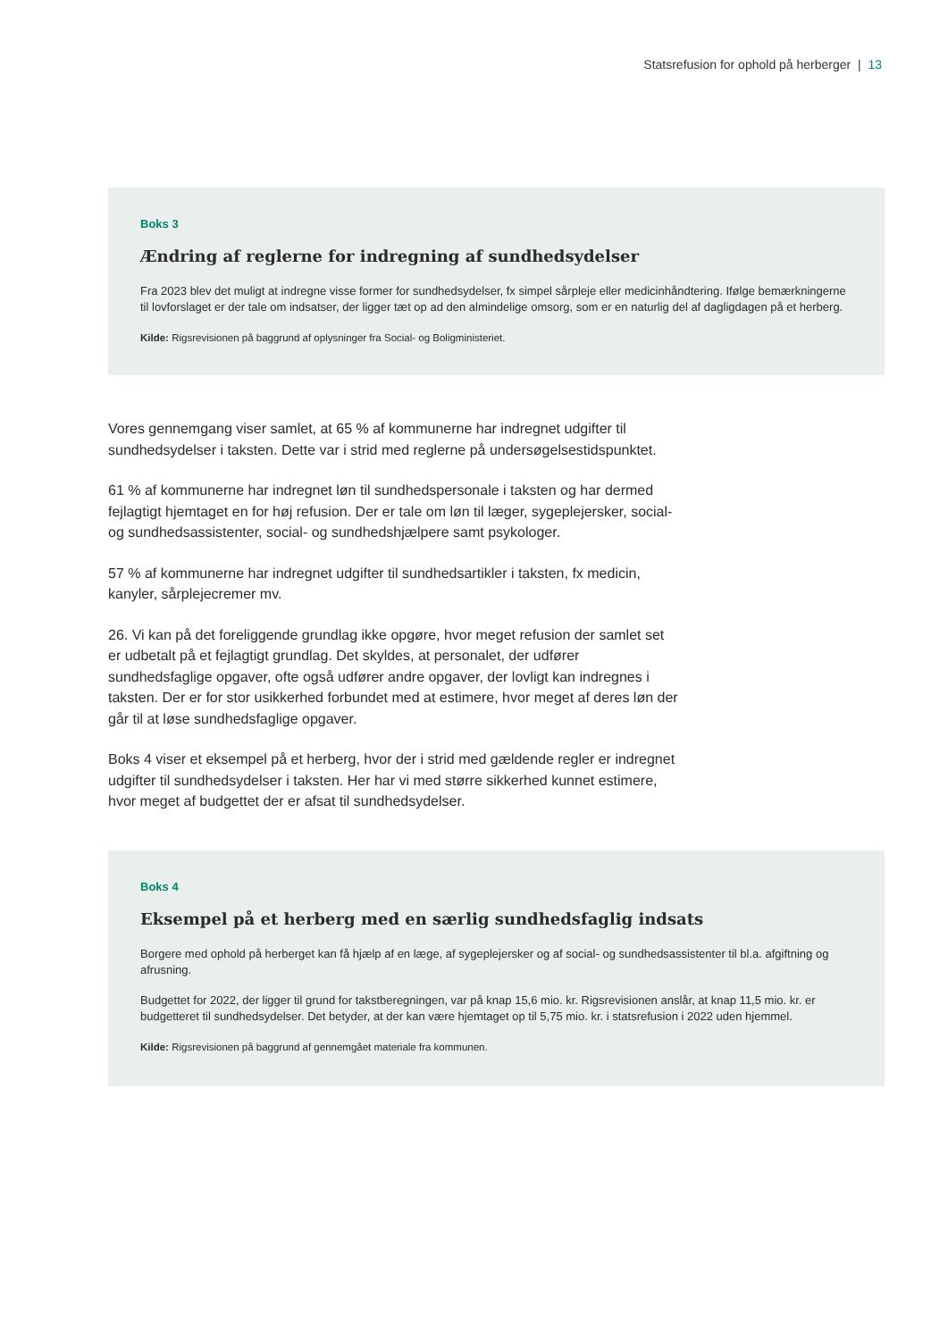Statsrefusion for ophold på herberger | 13
Boks 3
Ændring af reglerne for indregning af sundhedsydelser
Fra 2023 blev det muligt at indregne visse former for sundhedsydelser, fx simpel sårpleje eller medicinhåndtering. Ifølge bemærkningerne til lovforslaget er der tale om indsatser, der ligger tæt op ad den almindelige omsorg, som er en naturlig del af dagligdagen på et herberg.
Kilde: Rigsrevisionen på baggrund af oplysninger fra Social- og Boligministeriet.
Vores gennemgang viser samlet, at 65 % af kommunerne har indregnet udgifter til sundhedsydelser i taksten. Dette var i strid med reglerne på undersøgelsestidspunktet.
61 % af kommunerne har indregnet løn til sundhedspersonale i taksten og har dermed fejlagtigt hjemtaget en for høj refusion. Der er tale om løn til læger, sygeplejersker, social- og sundhedsassistenter, social- og sundhedshjælpere samt psykologer.
57 % af kommunerne har indregnet udgifter til sundhedsartikler i taksten, fx medicin, kanyler, sårplejecremer mv.
26. Vi kan på det foreliggende grundlag ikke opgøre, hvor meget refusion der samlet set er udbetalt på et fejlagtigt grundlag. Det skyldes, at personalet, der udfører sundhedsfaglige opgaver, ofte også udfører andre opgaver, der lovligt kan indregnes i taksten. Der er for stor usikkerhed forbundet med at estimere, hvor meget af deres løn der går til at løse sundhedsfaglige opgaver.
Boks 4 viser et eksempel på et herberg, hvor der i strid med gældende regler er indregnet udgifter til sundhedsydelser i taksten. Her har vi med større sikkerhed kunnet estimere, hvor meget af budgettet der er afsat til sundhedsydelser.
Boks 4
Eksempel på et herberg med en særlig sundhedsfaglig indsats
Borgere med ophold på herberget kan få hjælp af en læge, af sygeplejersker og af social- og sundhedsassistenter til bl.a. afgiftning og afrusning.
Budgettet for 2022, der ligger til grund for takstberegningen, var på knap 15,6 mio. kr. Rigsrevisionen anslår, at knap 11,5 mio. kr. er budgetteret til sundhedsydelser. Det betyder, at der kan være hjemtaget op til 5,75 mio. kr. i statsrefusion i 2022 uden hjemmel.
Kilde: Rigsrevisionen på baggrund af gennemgået materiale fra kommunen.